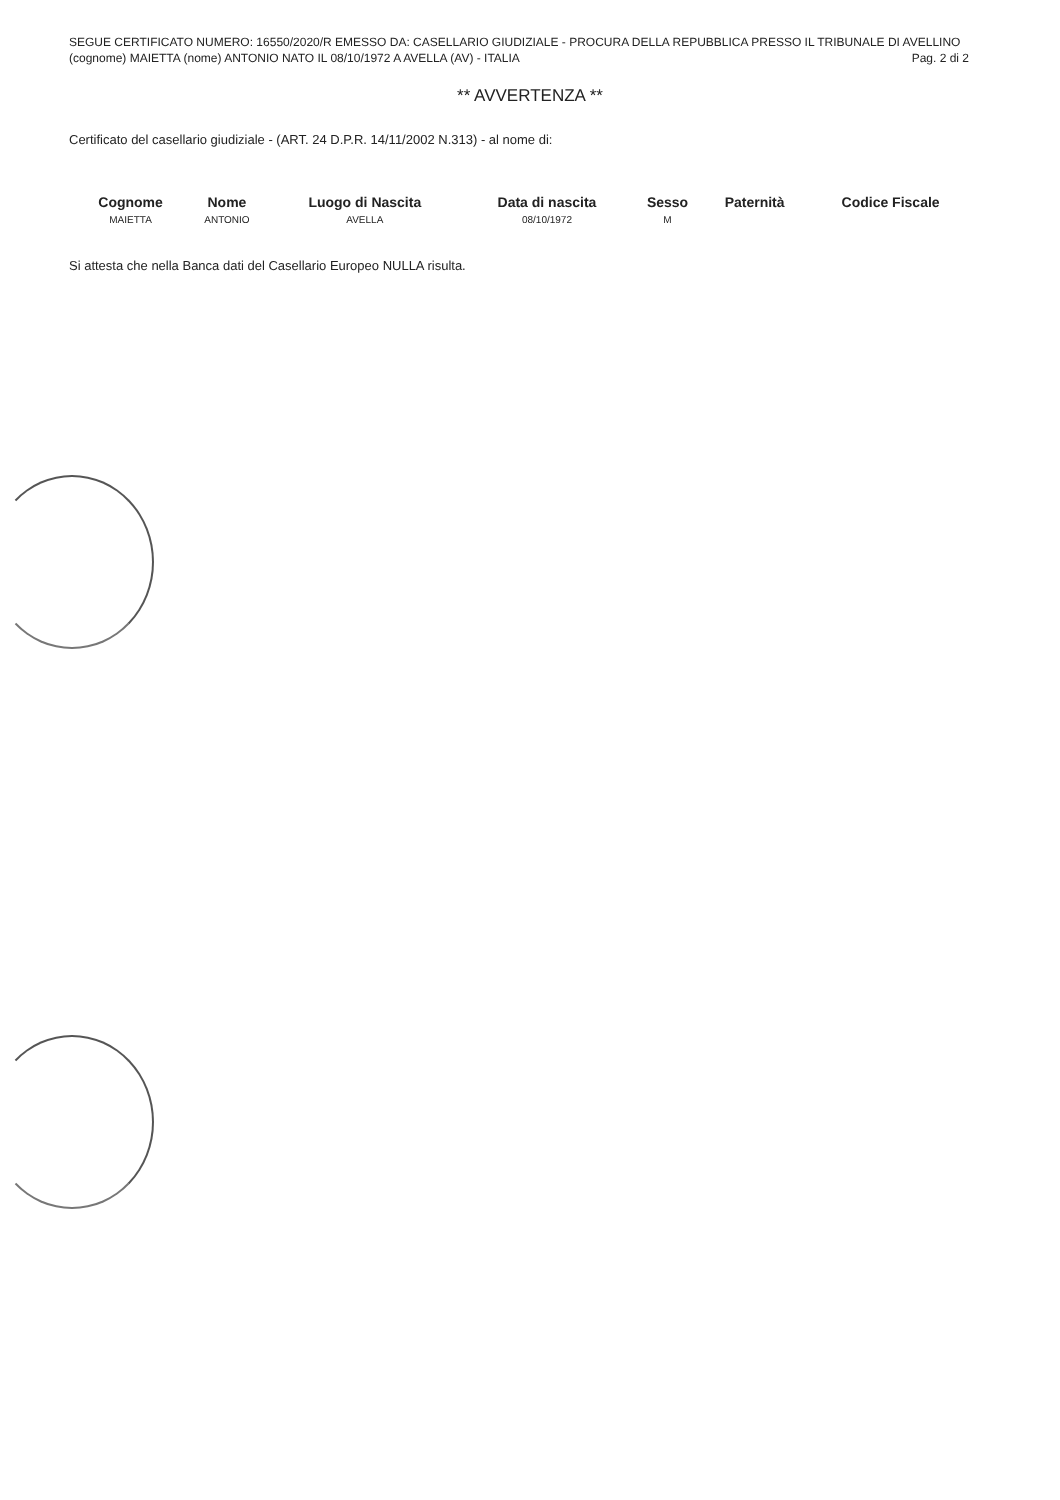SEGUE CERTIFICATO NUMERO: 16550/2020/R EMESSO DA: CASELLARIO GIUDIZIALE - PROCURA DELLA REPUBBLICA PRESSO IL TRIBUNALE DI AVELLINO
(cognome) MAIETTA (nome) ANTONIO NATO IL 08/10/1972 A AVELLA (AV) - ITALIA Pag. 2 di 2
** AVVERTENZA **
Certificato del casellario giudiziale - (ART. 24 D.P.R. 14/11/2002 N.313) - al nome di:
| Cognome | Nome | Luogo di Nascita | Data di nascita | Sesso | Paternità | Codice Fiscale |
| --- | --- | --- | --- | --- | --- | --- |
| MAIETTA | ANTONIO | AVELLA | 08/10/1972 | M | | |
Si attesta che nella Banca dati del Casellario Europeo NULLA risulta.